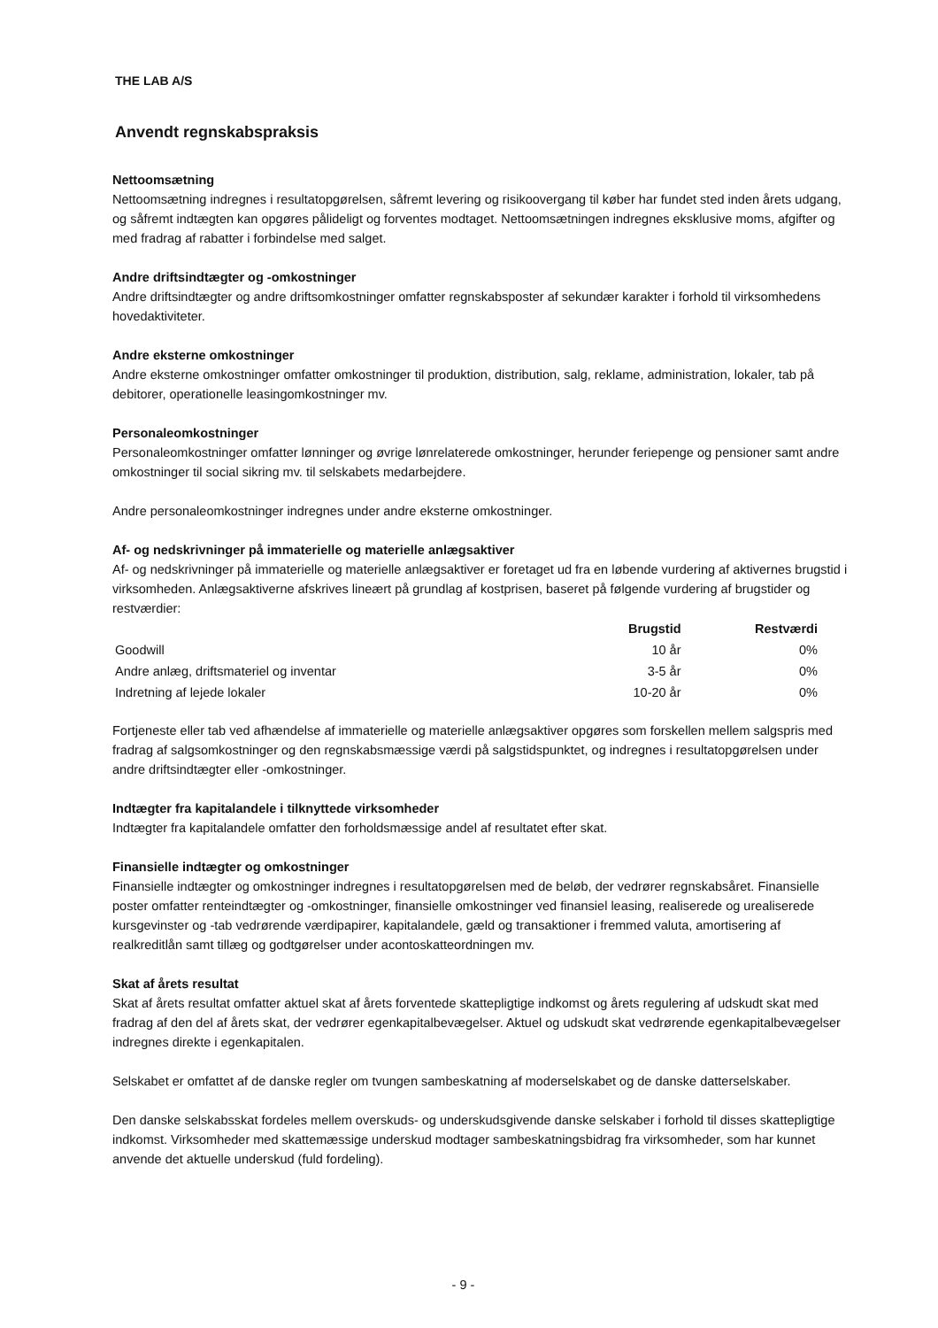THE LAB A/S
Anvendt regnskabspraksis
Nettoomsætning
Nettoomsætning indregnes i resultatopgørelsen, såfremt levering og risikoovergang til køber har fundet sted inden årets udgang, og såfremt indtægten kan opgøres pålideligt og forventes modtaget. Nettoomsætningen indregnes eksklusive moms, afgifter og med fradrag af rabatter i forbindelse med salget.
Andre driftsindtægter og -omkostninger
Andre driftsindtægter og andre driftsomkostninger omfatter regnskabsposter af sekundær karakter i forhold til virksomhedens hovedaktiviteter.
Andre eksterne omkostninger
Andre eksterne omkostninger omfatter omkostninger til produktion, distribution, salg, reklame, administration, lokaler, tab på debitorer, operationelle leasingomkostninger mv.
Personaleomkostninger
Personaleomkostninger omfatter lønninger og øvrige lønrelaterede omkostninger, herunder feriepenge og pensioner samt andre omkostninger til social sikring mv. til selskabets medarbejdere.
Andre personaleomkostninger indregnes under andre eksterne omkostninger.
Af- og nedskrivninger på immaterielle og materielle anlægsaktiver
Af- og nedskrivninger på immaterielle og materielle anlægsaktiver er foretaget ud fra en løbende vurdering af aktivernes brugstid i virksomheden. Anlægsaktiverne afskrives lineært på grundlag af kostprisen, baseret på følgende vurdering af brugstider og restværdier:
| | Brugstid | Restværdi |
| --- | --- | --- |
| Goodwill | 10 år | 0% |
| Andre anlæg, driftsmateriel og inventar | 3-5 år | 0% |
| Indretning af lejede lokaler | 10-20 år | 0% |
Fortjeneste eller tab ved afhændelse af immaterielle og materielle anlægsaktiver opgøres som forskellen mellem salgspris med fradrag af salgsomkostninger og den regnskabsmæssige værdi på salgstidspunktet, og indregnes i resultatopgørelsen under andre driftsindtægter eller -omkostninger.
Indtægter fra kapitalandele i tilknyttede virksomheder
Indtægter fra kapitalandele omfatter den forholdsmæssige andel af resultatet efter skat.
Finansielle indtægter og omkostninger
Finansielle indtægter og omkostninger indregnes i resultatopgørelsen med de beløb, der vedrører regnskabsåret. Finansielle poster omfatter renteindtægter og -omkostninger, finansielle omkostninger ved finansiel leasing, realiserede og urealiserede kursgevinster og -tab vedrørende værdipapirer, kapitalandele, gæld og transaktioner i fremmed valuta, amortisering af realkreditlån samt tillæg og godtgørelser under acontoskatteordningen mv.
Skat af årets resultat
Skat af årets resultat omfatter aktuel skat af årets forventede skattepligtige indkomst og årets regulering af udskudt skat med fradrag af den del af årets skat, der vedrører egenkapitalbevægelser. Aktuel og udskudt skat vedrørende egenkapitalbevægelser indregnes direkte i egenkapitalen.
Selskabet er omfattet af de danske regler om tvungen sambeskatning af moderselskabet og de danske datterselskaber.
Den danske selskabsskat fordeles mellem overskuds- og underskudsgivende danske selskaber i forhold til disses skattepligtige indkomst. Virksomheder med skattemæssige underskud modtager sambeskatningsbidrag fra virksomheder, som har kunnet anvende det aktuelle underskud (fuld fordeling).
- 9 -